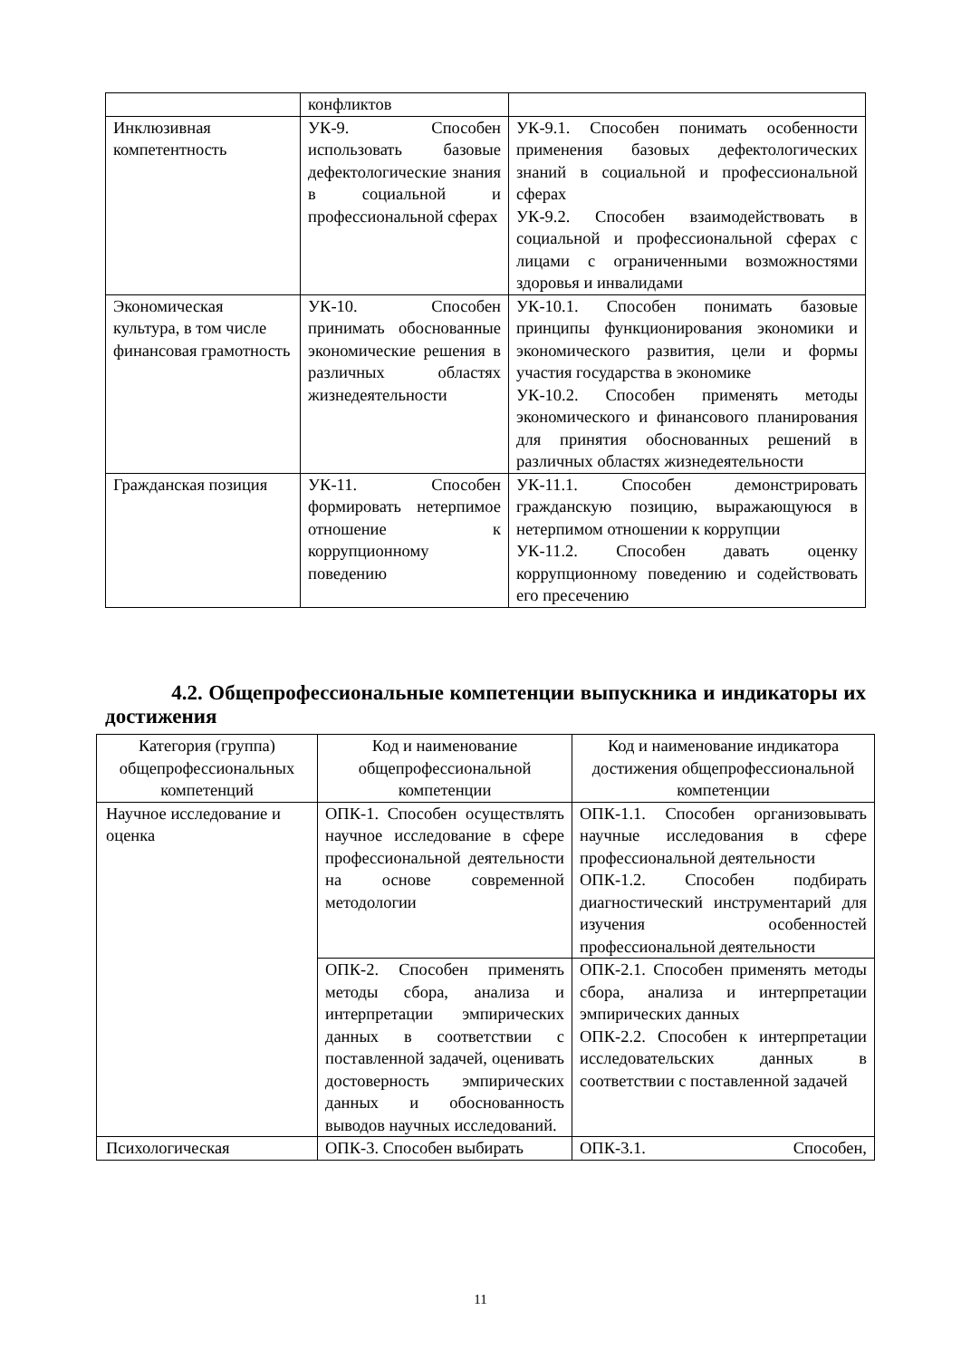| | конфликтов | |
| Инклюзивная компетентность | УК-9. Способен использовать базовые дефектологические знания в социальной и профессиональной сферах | УК-9.1. Способен понимать особенности применения базовых дефектологических знаний в социальной и профессиональной сферах УК-9.2. Способен взаимодействовать в социальной и профессиональной сферах с лицами с ограниченными возможностями здоровья и инвалидами |
| Экономическая культура, в том числе финансовая грамотность | УК-10. Способен принимать обоснованные экономические решения в различных областях жизнедеятельности | УК-10.1. Способен понимать базовые принципы функционирования экономики и экономического развития, цели и формы участия государства в экономике УК-10.2. Способен применять методы экономического и финансового планирования для принятия обоснованных решений в различных областях жизнедеятельности |
| Гражданская позиция | УК-11. Способен формировать нетерпимое отношение к коррупционному поведению | УК-11.1. Способен демонстрировать гражданскую позицию, выражающуюся в нетерпимом отношении к коррупции УК-11.2. Способен давать оценку коррупционному поведению и содействовать его пресечению |
4.2. Общепрофессиональные компетенции выпускника и индикаторы их достижения
| Категория (группа) общепрофессиональных компетенций | Код и наименование общепрофессиональной компетенции | Код и наименование индикатора достижения общепрофессиональной компетенции |
| --- | --- | --- |
| Научное исследование и оценка | ОПК-1. Способен осуществлять научное исследование в сфере профессиональной деятельности на основе современной методологии | ОПК-1.1. Способен организовывать научные исследования в сфере профессиональной деятельности ОПК-1.2. Способен подбирать диагностический инструментарий для изучения особенностей профессиональной деятельности |
| | ОПК-2. Способен применять методы сбора, анализа и интерпретации эмпирических данных в соответствии с поставленной задачей, оценивать достоверность эмпирических данных и обоснованность выводов научных исследований. | ОПК-2.1. Способен применять методы сбора, анализа и интерпретации эмпирических данных ОПК-2.2. Способен к интерпретации исследовательских данных в соответствии с поставленной задачей |
| Психологическая | ОПК-3. Способен выбирать | ОПК-3.1. Способен, |
11